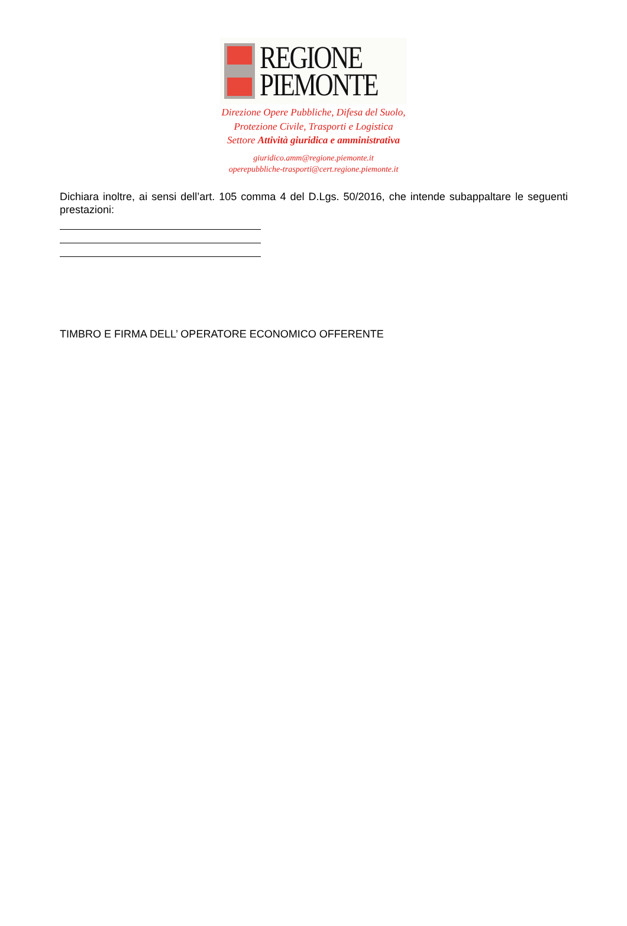REGIONE
PIEMONTE
Direzione Opere Pubbliche, Difesa del Suolo,
Protezione Civile, Trasporti e Logistica
Settore Attività giuridica e amministrativa
giuridico.amm@regione.piemonte.it
operepubbliche-trasporti@cert.regione.piemonte.it
Dichiara inoltre, ai sensi dell’art. 105 comma 4 del D.Lgs. 50/2016, che intende subappaltare le seguenti prestazioni:
TIMBRO E FIRMA DELL’ OPERATORE ECONOMICO OFFERENTE